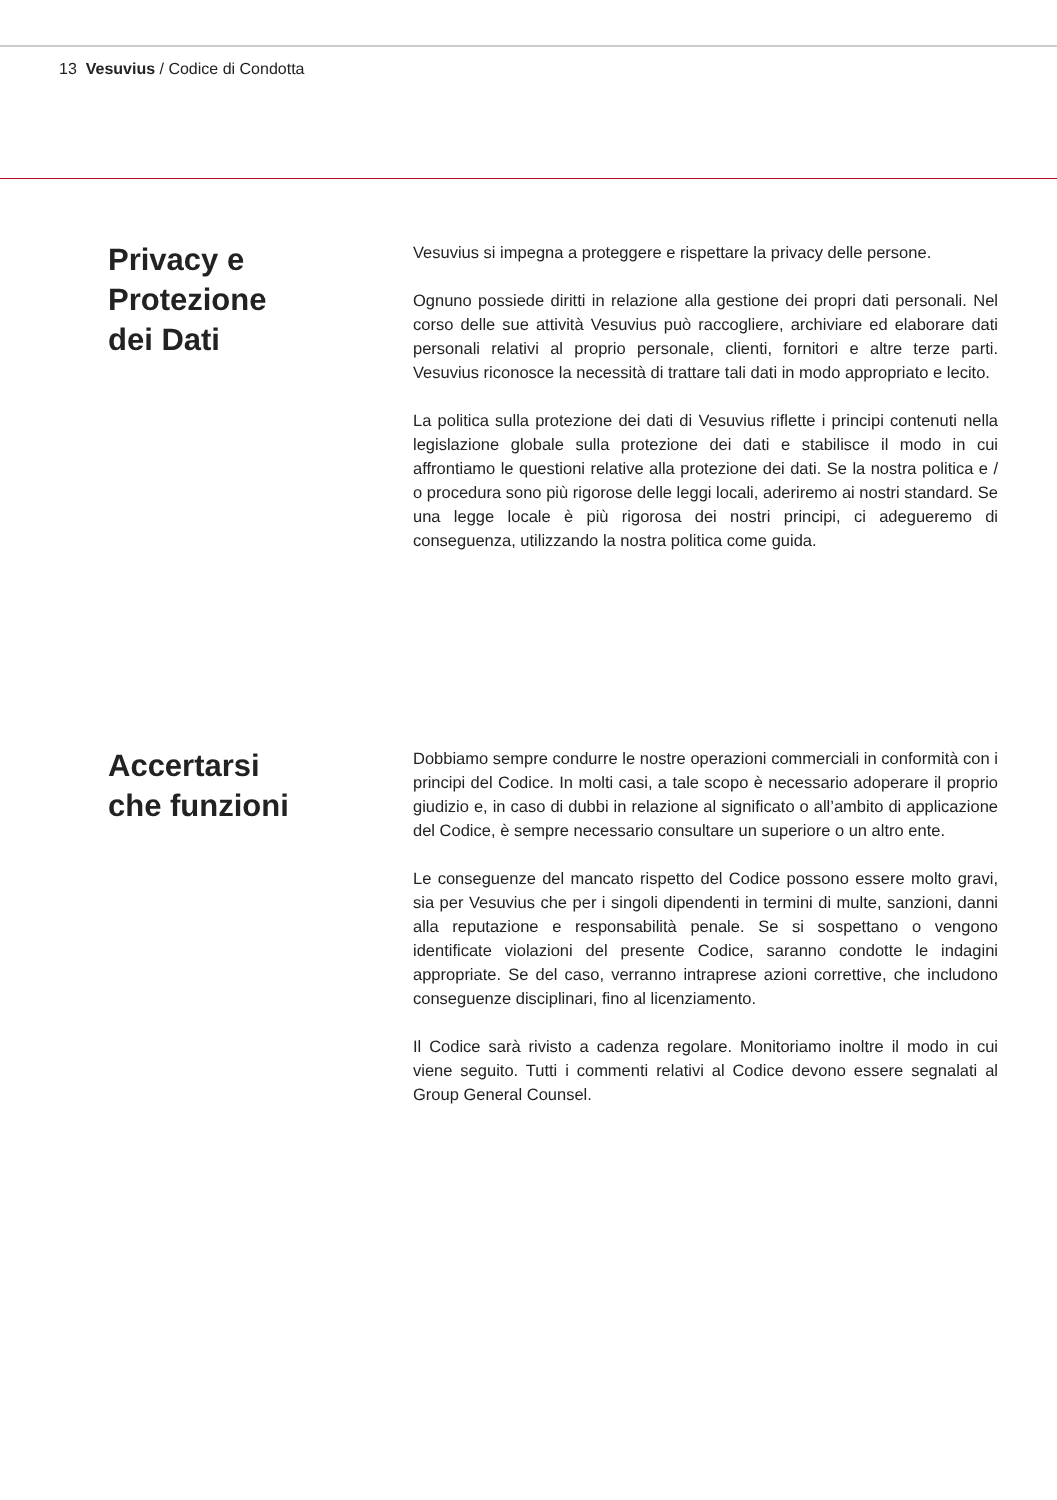13 Vesuvius / Codice di Condotta
Privacy e
Protezione
dei Dati
Vesuvius si impegna a proteggere e rispettare la privacy delle persone.
Ognuno possiede diritti in relazione alla gestione dei propri dati personali. Nel corso delle sue attività Vesuvius può raccogliere, archiviare ed elaborare dati personali relativi al proprio personale, clienti, fornitori e altre terze parti. Vesuvius riconosce la necessità di trattare tali dati in modo appropriato e lecito.
La politica sulla protezione dei dati di Vesuvius riflette i principi contenuti nella legislazione globale sulla protezione dei dati e stabilisce il modo in cui affrontiamo le questioni relative alla protezione dei dati. Se la nostra politica e / o procedura sono più rigorose delle leggi locali, aderiremo ai nostri standard. Se una legge locale è più rigorosa dei nostri principi, ci adegueremo di conseguenza, utilizzando la nostra politica come guida.
Accertarsi
che funzioni
Dobbiamo sempre condurre le nostre operazioni commerciali in conformità con i principi del Codice. In molti casi, a tale scopo è necessario adoperare il proprio giudizio e, in caso di dubbi in relazione al significato o all’ambito di applicazione del Codice, è sempre necessario consultare un superiore o un altro ente.
Le conseguenze del mancato rispetto del Codice possono essere molto gravi, sia per Vesuvius che per i singoli dipendenti in termini di multe, sanzioni, danni alla reputazione e responsabilità penale. Se si sospettano o vengono identificate violazioni del presente Codice, saranno condotte le indagini appropriate. Se del caso, verranno intraprese azioni correttive, che includono conseguenze disciplinari, fino al licenziamento.
Il Codice sarà rivisto a cadenza regolare. Monitoriamo inoltre il modo in cui viene seguito. Tutti i commenti relativi al Codice devono essere segnalati al Group General Counsel.